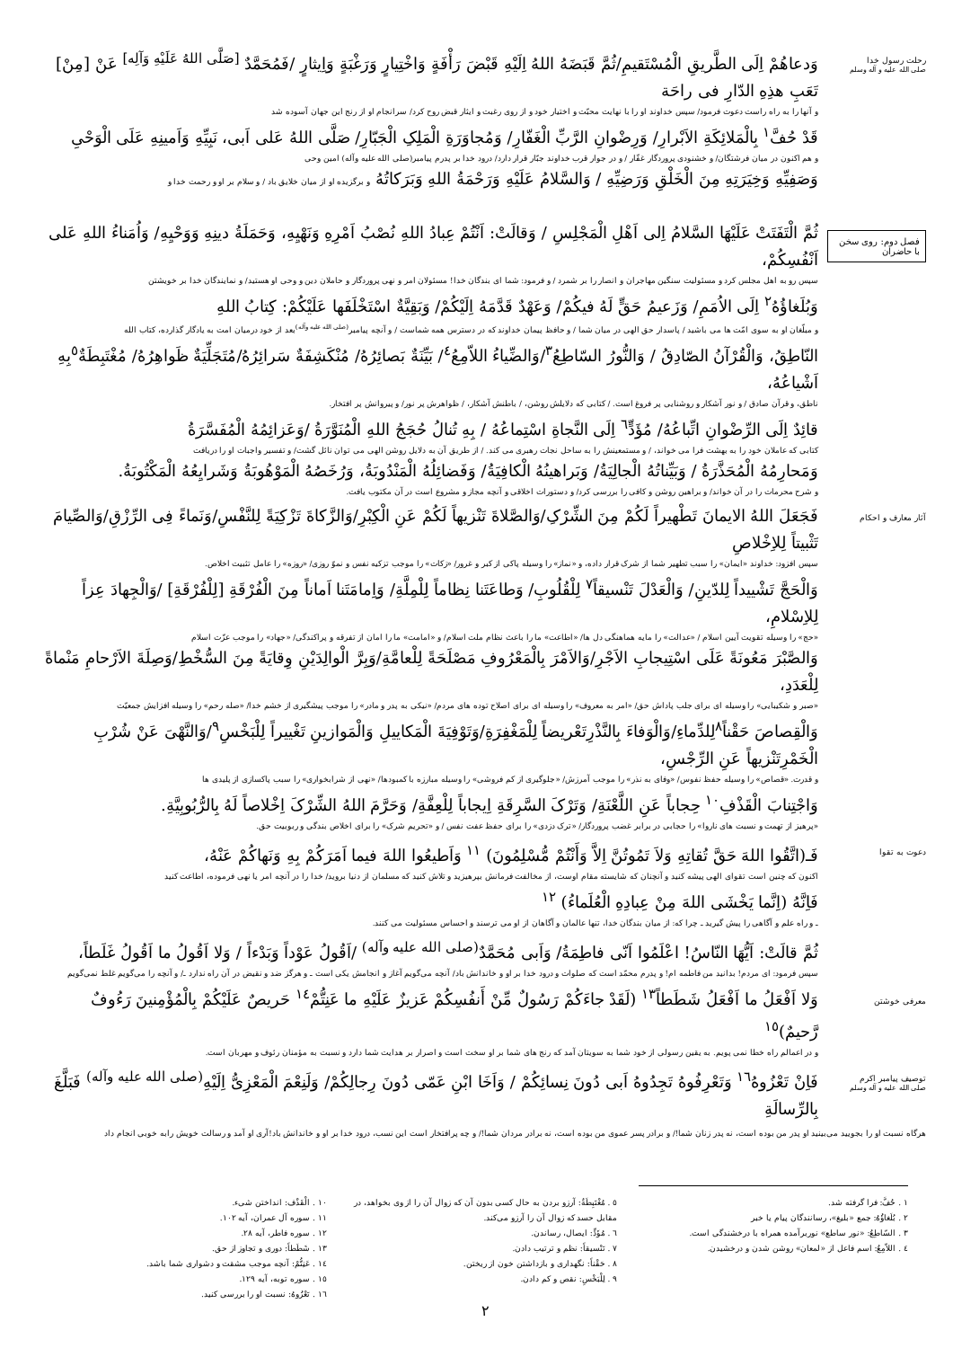رحلت رسول خدا
صلی الله علیه و آله وسلم
وَدعاهُمْ اِلَی الطَّریقِ الْمُسْتَقیمِ/ثُمَّ قَبَضَهُ اللهُ اِلَیْهِ قَبْضَ رَأْفَةٍ وَاخْتِیارٍ وَرَغْبَةٍ وَاِیثارٍ /فَمُحَمَّدٌ <sup>[صَلَّی اللهُ عَلَیْهِ وَآلِه]</sup> عَنْ [مِنْ] تَعَبِ هذِهِ الدّارِ فی راحَة
و آنها را به راه راست دعوت فرمود/ سپس خداوند او را با نهایت محبّت و اختیار خود و از روی رغبت و ایثار قبض روح کرد/ سرانجام او از رنج این جهان آسوده شد
قَدْ حُفَّ<sup>١</sup> بِالْمَلائِکَةِ الاَبْرارِ/ وَرِضْوانِ الرَّبِّ الْغَفّارِ/ وَمُجاوَرَةِ الْمَلِکِ الْجَبّارِ/ صَلَّی اللهُ عَلی اَبی، نَبِیِّهِ وَاَمینِهِ عَلَی الْوَحْیِ
و هم اکنون در میان فرشتگان/ و خشنودی پروردگار غفّار / و در جوار قرب خداوند جبّار قرار دارد/ درود خدا بر پدرم پیامبر(صلی الله علیه وآله) امین وحی
وَصَفِیِّهِ وَخِیَرَتِهِ مِنَ الْخَلْقِ وَرَضِیِّهِ / وَالسَّلامُ عَلَیْهِ وَرَحْمَةُ اللهِ وَبَرَکاتُهُ و برگزیده او از میان خلایق باد / و سلام بر او و رحمت خدا و
فصل دوم: روی سخن با حاضران
ثُمَّ الْتَفَتَتْ عَلَیْهَا السَّلامُ اِلی اَهْلِ الْمَجْلِسِ / وَقالَتْ: اَنْتُمْ عِبادُ اللهِ نُصْبُ اَمْرِهِ وَنَهْیِهِ، وَحَمَلَةُ دینِهِ وَوَحْیِهِ/ وَاُمَناءُ اللهِ عَلی اَنْفُسِکُمْ،
سپس رو به اهل مجلس کرد و مسئولیت سنگین مهاجران و انصار را بر شمرد / و فرمود: شما ای بندگان خدا! مسئولان امر و نهی پروردگار و حاملان دین و وحی او هستید/ و نمایندگان خدا بر خویشتن
وَبُلَغاؤُهُ<sup>٢</sup> اِلَی الاُمَمِ/ وَزَعیمُ حَقٍّ لَهُ فیکُمْ/ وَعَهْدٌ قَدَّمَهُ اِلَیْکُمْ/ وَبَقِیَّةٌ اسْتَخْلَفَها عَلَیْکُمْ: کِتابُ اللهِ
و مبلّغان او به سوی امّت ها می باشید / پاسدار حق الهی در میان شما / و حافظ پیمان خداوند که در دسترس همه شماست / و آنچه پیامبر<sup>(صلی الله علیه وآله)</sup>بعد از خود درمیان امت به یادگار گذارده، کتاب الله
النّاطِقُ، وَالْقُرْآنُ الصّادِقُ / وَالنُّورُ السّاطِعُ<sup>٣</sup>/وَالضِّیاءُ اللاّمِعُ<sup>٤</sup>/ بَیِّنَةٌ بَصائِرُهُ/ مُنْکَشِفَةٌ سَرائِرُهُ/مُتَجَلِّیَةٌ ظَواهِرُهُ/ مُغْتَبِطَةٌ<sup>٥</sup>بِهِ اَشْیاعُهُ،
ناطق، و قرآن صادق / و نور آشکار و روشنایی پر فروغ است. / کتابی که دلایلش روشن، / باطنش آشکار، / ظواهرش پر نور/ و پیروانش پر افتخار.
قائِدٌ اِلَی الرِّضْوانِ اتِّباعُهُ/ مُؤَدٍّ<sup>٦</sup> اِلَی النَّجاةِ اسْتِماعُهُ / بِهِ تُنالُ حُجَجُ اللهِ الْمُنَوَّرَةُ /وَعَزائِمُهُ الْمُفَسَّرَةُ
کتابی که عاملان خود را به بهشت فرا می خواند، / و مستمعینش را به ساحل نجات رهبری می کند. / از طریق آن به دلایل روشن الهی می توان نائل گشت/ و تفسیر واجبات او را دریافت
وَمَحارِمُهُ الْمُحَذَّرَةُ / وَبَیِّناتُهُ الْجالِیَةُ/ وَبَراهینُهُ الْکافِیَةُ/ وَفَضائِلُهُ الْمَنْدُوبَةُ، وَرُخَصُهُ الْمَوْهُوبَةُ وَشَرایِعُهُ الْمَکْتُوبَةُ.
و شرح محرمات را در آن خواند/ و براهین روشن و کافی را بررسی کرد/ و دستورات اخلاقی و آنچه مجاز و مشروع است در آن مکتوب یافت.
آثار معارف و احکام
فَجَعَلَ اللهُ الایمانَ تَطْهیراً لَکُمْ مِنَ الشِّرْکِ/وَالصَّلاةَ تَنْزیهاً لَکُمْ عَنِ الْکِبْرِ/وَالزَّکاةَ تَزْکِیَةً لِلنَّفْسِ/وَنَماءً فِی الرِّزْقِ/وَالصِّیامَ تَثْبیتاً لِلاِخْلاصِ
سپس افزود: خداوند «ایمان» را سبب تطهیر شما از شرک قرار داده، و «نماز» را وسیله پاکی از کبر و غرور/ «زکات» را موجب تزکیه نفس و نموّ روزی/ «روزه» را عامل تثبیت اخلاص.
وَالْحَجَّ تَشْییداً لِلدّینِ/ وَالْعَدْلَ تَنْسیقاً<sup>٧</sup> لِلْقُلُوبِ/ وَطاعَتَنا نِظاماً لِلْمِلَّةِ/ وَاِمامَتَنا اَماناً مِنَ الْفُرْقَةِ [لِلْفُرْقَةِ] /وَالْجِهادَ عِزاً لِلاِسْلامِ،
«حج» را وسیله تقویت آیین اسلام / «عدالت» را مایه هماهنگی دل ها/ «اطاعت» ما را باعث نظام ملت اسلام/ و «امامت» ما را امان از تفرقه و پراکندگی/ «جهاد» را موجب عزّت اسلام
وَالصَّبْرَ مَعُونَةً عَلَی اسْتِیجابِ الاَجْرِ/وَالاَمْرَ بِالْمَعْرُوفِ مَصْلَحَةً لِلْعامَّةِ/وَبِرَّ الْوالِدَیْنِ وِقایَةً مِنَ السُّخْطِ/وَصِلَةَ الاَرْحامِ مَنْماةً لِلْعَدَدِ،
«صبر و شکیبایی» را وسیله ای برای جلب پاداش حق/ «امر به معروف» را وسیله ای برای اصلاح توده های مردم/ «نیکی به پدر و مادر» را موجب پیشگیری از خشم خدا/ «صله رحم» را وسیله افزایش جمعیّت
وَالْقِصاصَ حَقْناً<sup>٨</sup>لِلدِّماءِ/وَالْوَفاءَ بِالنَّذْرِتَعْریضاً لِلْمَغْفِرَةِ/وَتَوْفِیَةَ الْمَکاییلِ وَالْمَوازینِ تَغْییراً لِلْبَخْسِ<sup>٩</sup>/وَالنَّهْیَ عَنْ شُرْبِ الْخَمْرِتَنْزیهاً عَنِ الرِّجْسِ،
و قدرت. «قصاص» را وسیله حفظ نفوس/ «وفای به نذر» را موجب آمرزش/ «جلوگیری از کم فروشی» را وسیله مبارزه با کمبودها/ «نهی از شرابخواری» را سبب پاکسازی از پلیدی ها
وَاجْتِنابَ الْقَذْفِ<sup>١٠</sup> حِجاباً عَنِ اللَّعْنَةِ/ وَتَرْکَ السَّرِقَةِ اِیجاباً لِلْعِفَّةِ/ وَحَرَّمَ اللهُ الشِّرْکَ اِخْلاصاً لَهُ بِالرُّبُوبِیَّةِ.
«پرهیز از تهمت و نسبت های ناروا» را حجابی در برابر غضب پروردگار/ «ترک دزدی» را برای حفظ عفت نفس / و «تحریم شرک» را برای اخلاص بندگی و ربوبیت حق.
دعوت به تقوا
فَـ(اتَّقُوا اللهَ حَقَّ تُقاتِهِ وَلاَ تَمُوتُنَّ اِلاَّ وَأَنْتُمْ مُّسْلِمُونَ) <sup>١١</sup> وَاَطیعُوا اللهَ فیما اَمَرَکُمْ بِهِ وَنَهاکُمْ عَنْهُ،
اکنون که چنین است تقوای الهی پیشه کنید و آنچنان که شایسته مقام اوست، از مخالفت فرمانش بپرهیزید و تلاش کنید که مسلمان از دنیا بروید/ خدا را در آنچه امر یا نهی فرموده، اطاعت کنید
فَاِنَّهُ (اِنَّما یَخْشَی اللهَ مِنْ عِبادِهِ الْعُلَماءُ) <sup>١٢</sup>
ـ و راه علم و آگاهی را پیش گیرید ـ چرا که: از میان بندگان خدا، تنها عالمان و آگاهان از او می ترسند و احساس مسئولیت می کنند.
معرفی خوشتن
ثُمَّ قالَتْ: اَیُّهَا النّاسُ! اعْلَمُوا اَنّی فاطِمَةُ/ وَاَبی مُحَمَّدٌ<sup>(صلی الله علیه وآله)</sup> /اَقُولُ عَوْداً وَبَدْءاً / وَلا اَقُولُ ما اَقُولُ غَلَطاً،
سپس فرمود: ای مردم! بدانید من فاطمه ام! و پدرم محمّد است که صلوات و درود خدا بر او و خاندانش باد/ آنچه می‌گویم آغاز و انجامش یکی است ـ و هرگز ضد و نقیض در آن راه ندارد ـ/ و آنچه را می‌گویم غلط نمی‌گویم
وَلا اَفْعَلُ ما اَفْعَلُ شَطَطاً<sup>١٣</sup> (لَقَدْ جاءَکُمْ رَسُولٌ مِّنْ أَنفُسِکُمْ عَزیزٌ عَلَیْهِ ما عَنِتُّمْ<sup>١٤</sup> حَریصٌ عَلَیْکُمْ بِالْمُؤْمِنینَ رَءُوفٌ رَّحیمٌ)<sup>١٥</sup>
و در اعمالم راه خطا نمی پویم. به یقین رسولی از خود شما به سویتان آمد که رنج های شما بر او سخت است و اصرار بر هدایت شما دارد و نسبت به مؤمنان رئوف و مهربان است.
توصیف پیامبر اکرم
صلی الله علیه و آله وسلم
فَاِنْ تَعْزُوهُ<sup>١٦</sup> وَتَعْرِفُوهُ تَجِدُوهُ اَبی دُونَ نِسائِکُمْ / وَاَخَا ابْنِ عَمّی دُونَ رِجالِکُمْ/ وَلَنِعْمَ الْمَعْزِیُّ اِلَیْهِ<sup>(صلی الله علیه وآله)</sup> فَبَلَّغَ بِالرِّسالَةِ
هرگاه نسبت او را بجویید می‌بینید او پدر من بوده است، نه پدر زنان شما!/ و برادر پسر عموی من بوده است، نه برادر مردان شما!/ و چه پرافتخار است این نسب، درود خدا بر او و خاندانش باد!آری او آمد و رسالت خویش رابه خوبی انجام داد
١ . حُفَّ: فرا گرفته شد.
٢ . بُلَغاؤُهُ: جمع «بلیغ»، رسانندگان پیام یا خبر
٣ . السّاطِعُ: «نور ساطع» نوربرآمده همراه با درخشندگی است.
٤ . اللاّمِعُ: اسم فاعل از «لمعان» روشن شدن و درخشیدن.
٥ . مُغْتَبِطَةٌ: آرزو بردن به حال کسی بدون آن که زوال آن را از وی بخواهد، در مقابل حسد که زوال آن را آرزو می‌کند.
٦ . مُؤَدٍّ: ایصال، رساندن.
٧ . تَنْسیقاً: نظم و ترتیب دادن.
٨ . حَقْناً: نگهداری و بازداشتن خون از ریختن.
٩ . لِلْبَخْسِ: نقص و کم دادن.
١٠ . الْقَذْف: انداختن شیء.
١١ . سوره آل عمران، آیه ١٠٢.
١٢ . سوره فاطر، آیه ٢٨.
١٣ . شَطَطاً: دوری و تجاوز از حق.
١٤ . عَنِتُّمْ: آنچه موجب مشقت و دشواری شما باشد.
١٥ . سوره توبه، آیه ١٢٩.
١٦ . تَعْزُوهُ: نسبت او را بررسی کنید.
٢